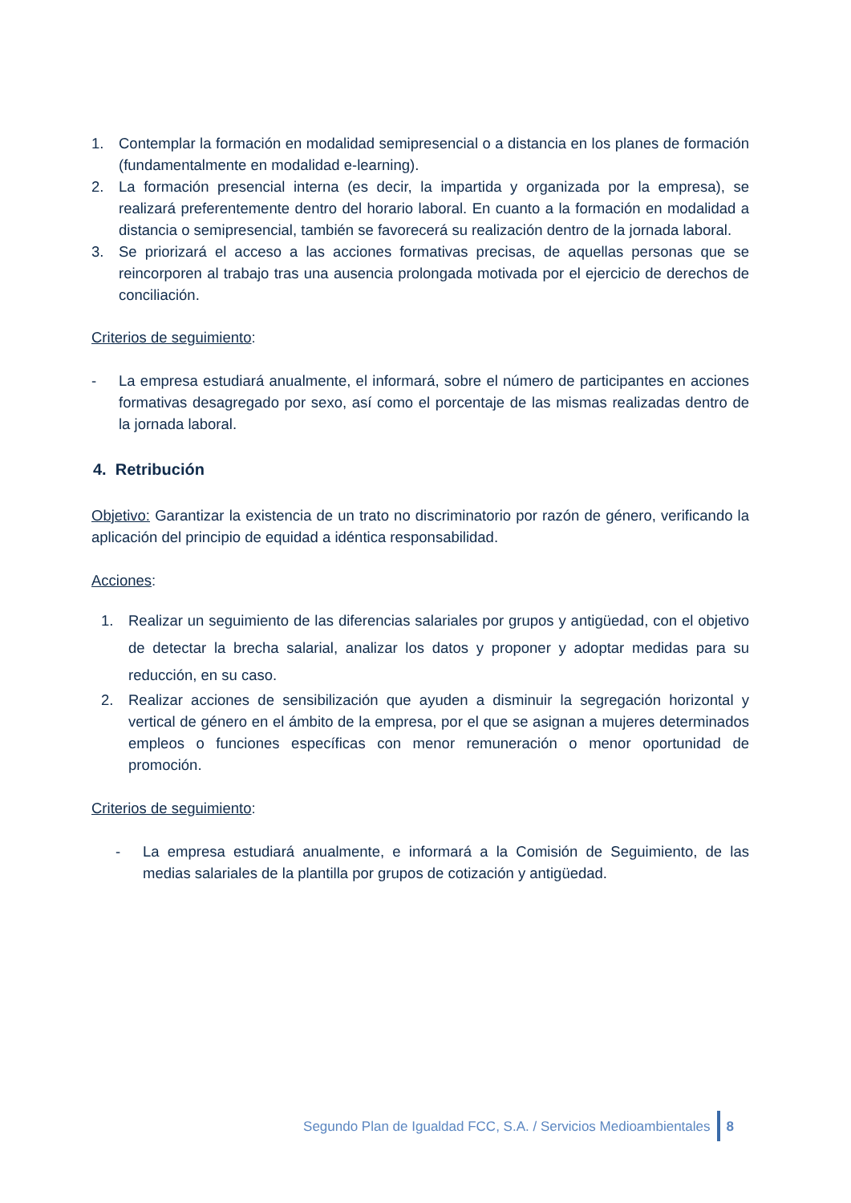1. Contemplar la formación en modalidad semipresencial o a distancia en los planes de formación (fundamentalmente en modalidad e-learning).
2. La formación presencial interna (es decir, la impartida y organizada por la empresa), se realizará preferentemente dentro del horario laboral. En cuanto a la formación en modalidad a distancia o semipresencial, también se favorecerá su realización dentro de la jornada laboral.
3. Se priorizará el acceso a las acciones formativas precisas, de aquellas personas que se reincorporen al trabajo tras una ausencia prolongada motivada por el ejercicio de derechos de conciliación.
Criterios de seguimiento:
- La empresa estudiará anualmente, el informará, sobre el número de participantes en acciones formativas desagregado por sexo, así como el porcentaje de las mismas realizadas dentro de la jornada laboral.
4. Retribución
Objetivo: Garantizar la existencia de un trato no discriminatorio por razón de género, verificando la aplicación del principio de equidad a idéntica responsabilidad.
Acciones:
1. Realizar un seguimiento de las diferencias salariales por grupos y antigüedad, con el objetivo de detectar la brecha salarial, analizar los datos y proponer y adoptar medidas para su reducción, en su caso.
2. Realizar acciones de sensibilización que ayuden a disminuir la segregación horizontal y vertical de género en el ámbito de la empresa, por el que se asignan a mujeres determinados empleos o funciones específicas con menor remuneración o menor oportunidad de promoción.
Criterios de seguimiento:
- La empresa estudiará anualmente, e informará a la Comisión de Seguimiento, de las medias salariales de la plantilla por grupos de cotización y antigüedad.
Segundo Plan de Igualdad FCC, S.A. / Servicios Medioambientales 8